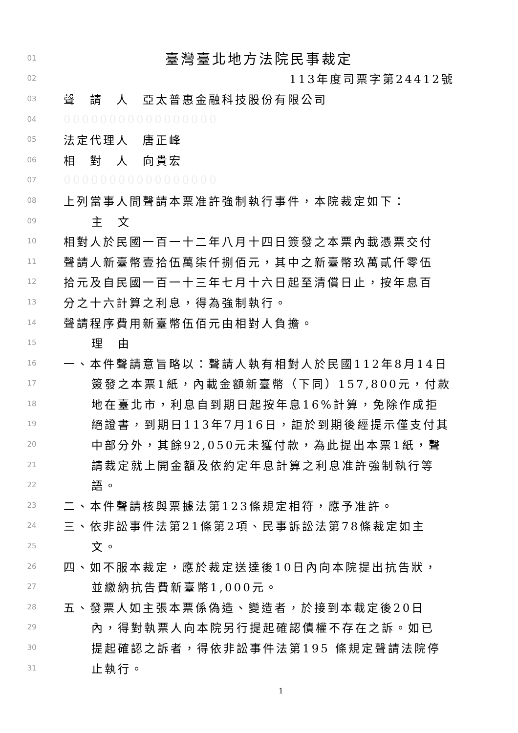01 臺灣臺北地方法院民事裁定
02 113年度司票字第24412號
03 聲　請　人　亞太普惠金融科技股份有限公司
04 00000000000000000
05 法定代理人　唐正峰
06 相　對　人　向貴宏
07 00000000000000000
08 上列當事人間聲請本票准許強制執行事件，本院裁定如下：
09 主　文
10 相對人於民國一百一十二年八月十四日簽發之本票內載憑票交付
11 聲請人新臺幣壹拾伍萬柒仟捌佰元，其中之新臺幣玖萬貳仟零伍
12 拾元及自民國一百一十三年七月十六日起至清償日止，按年息百
13 分之十六計算之利息，得為強制執行。
14 聲請程序費用新臺幣伍佰元由相對人負擔。
15 理　由
16 一、本件聲請意旨略以：聲請人執有相對人於民國112年8月14日
17 簽發之本票1紙，內載金額新臺幣（下同）157,800元，付款
18 地在臺北市，利息自到期日起按年息16%計算，免除作成拒
19 絕證書，到期日113年7月16日，詎於到期後經提示僅支付其
20 中部分外，其餘92,050元未獲付款，為此提出本票1紙，聲
21 請裁定就上開金額及依約定年息計算之利息准許強制執行等
22 語。
23 二、本件聲請核與票據法第123條規定相符，應予准許。
24 三、依非訟事件法第21條第2項、民事訴訟法第78條裁定如主
25 文。
26 四、如不服本裁定，應於裁定送達後10日內向本院提出抗告狀，
27 並繳納抗告費新臺幣1,000元。
28 五、發票人如主張本票係偽造、變造者，於接到本裁定後20日
29 內，得對執票人向本院另行提起確認債權不存在之訴。如已
30 提起確認之訴者，得依非訟事件法第195 條規定聲請法院停
31 止執行。
1